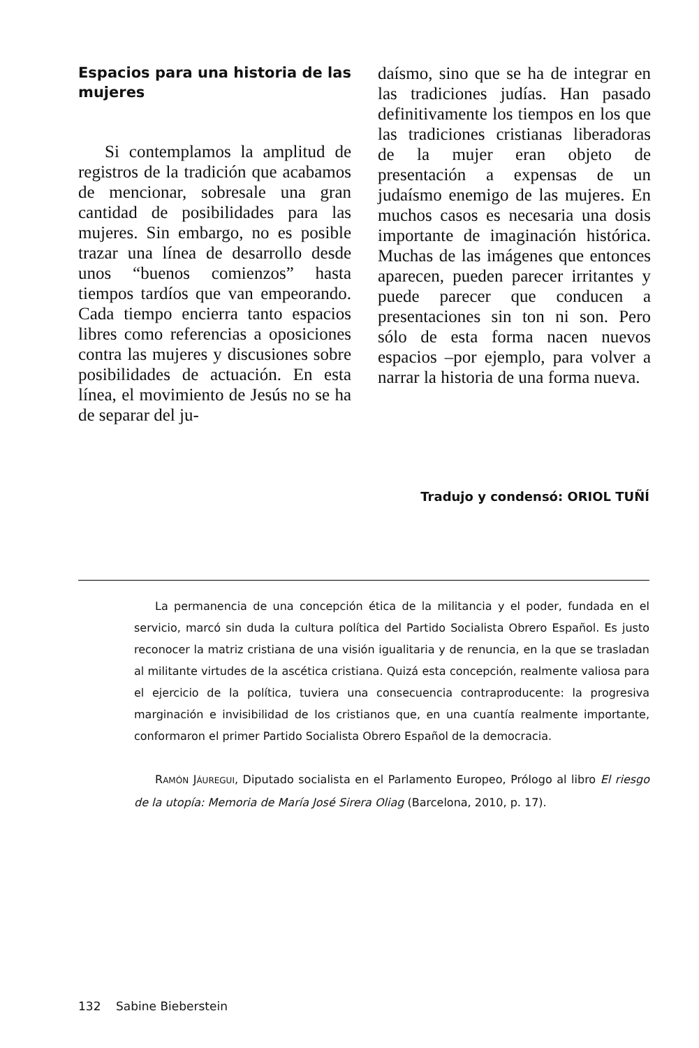Espacios para una historia de las mujeres
Si contemplamos la amplitud de registros de la tradición que acabamos de mencionar, sobresale una gran cantidad de posibilidades para las mujeres. Sin embargo, no es posible trazar una línea de desarrollo desde unos “buenos comienzos” hasta tiempos tardíos que van empeorando. Cada tiempo encierra tanto espacios libres como referencias a oposiciones contra las mujeres y discusiones sobre posibilidades de actuación. En esta línea, el movimiento de Jesús no se ha de separar del ju-
daísmo, sino que se ha de integrar en las tradiciones judías. Han pasado definitivamente los tiempos en los que las tradiciones cristianas liberadoras de la mujer eran objeto de presentación a expensas de un judaísmo enemigo de las mujeres. En muchos casos es necesaria una dosis importante de imaginación histórica. Muchas de las imágenes que entonces aparecen, pueden parecer irritantes y puede parecer que conducen a presentaciones sin ton ni son. Pero sólo de esta forma nacen nuevos espacios –por ejemplo, para volver a narrar la historia de una forma nueva.
Tradujo y condensó: ORIOL TUÑÍ
La permanencia de una concepción ética de la militancia y el poder, fundada en el servicio, marcó sin duda la cultura política del Partido Socialista Obrero Español. Es justo reconocer la matriz cristiana de una visión igualitaria y de renuncia, en la que se trasladan al militante virtudes de la ascética cristiana. Quizá esta concepción, realmente valiosa para el ejercicio de la política, tuviera una consecuencia contraproducente: la progresiva marginación e invisibilidad de los cristianos que, en una cuantía realmente importante, conformaron el primer Partido Socialista Obrero Español de la democracia.
RAMÓN JÁUREGUI, Diputado socialista en el Parlamento Europeo, Prólogo al libro El riesgo de la utopía: Memoria de María José Sirera Oliag (Barcelona, 2010, p. 17).
132 Sabine Bieberstein